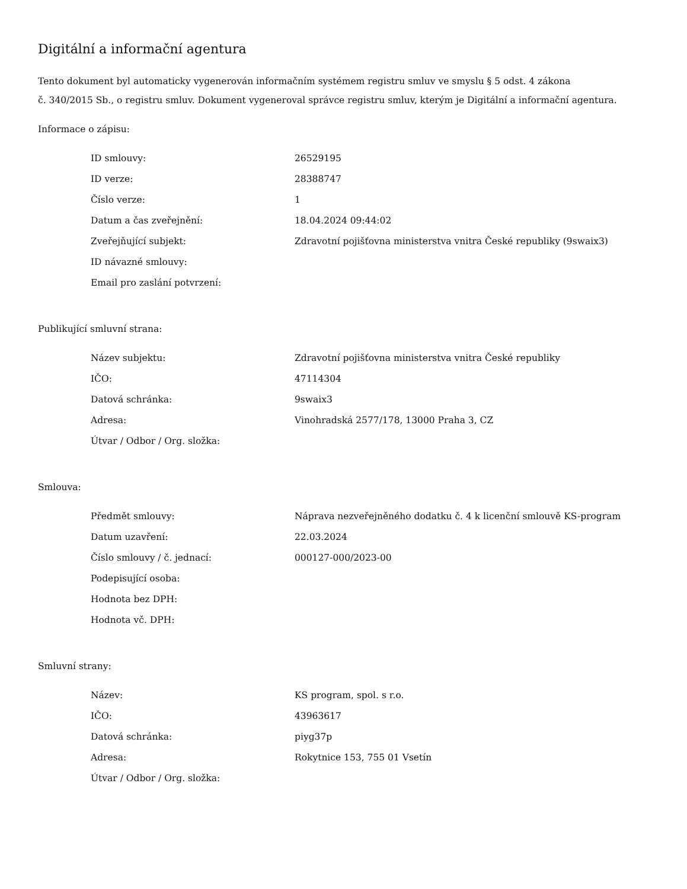Digitální a informační agentura
Tento dokument byl automaticky vygenerován informačním systémem registru smluv ve smyslu § 5 odst. 4 zákona
č. 340/2015 Sb., o registru smluv. Dokument vygeneroval správce registru smluv, kterým je Digitální a informační agentura.
Informace o zápisu:
| ID smlouvy: | 26529195 |
| ID verze: | 28388747 |
| Číslo verze: | 1 |
| Datum a čas zveřejnění: | 18.04.2024 09:44:02 |
| Zveřejňující subjekt: | Zdravotní pojišťovna ministerstva vnitra České republiky (9swaix3) |
| ID návazné smlouvy: | |
| Email pro zaslání potvrzení: | |
Publikující smluvní strana:
| Název subjektu: | Zdravotní pojišťovna ministerstva vnitra České republiky |
| IČO: | 47114304 |
| Datová schránka: | 9swaix3 |
| Adresa: | Vinohradská 2577/178, 13000 Praha 3, CZ |
| Útvar / Odbor / Org. složka: | |
Smlouva:
| Předmět smlouvy: | Náprava nezveřejněného dodatku č. 4 k licenční smlouvě KS-program |
| Datum uzavření: | 22.03.2024 |
| Číslo smlouvy / č. jednací: | 000127-000/2023-00 |
| Podepisující osoba: | |
| Hodnota bez DPH: | |
| Hodnota vč. DPH: | |
Smluvní strany:
| Název: | KS program, spol. s r.o. |
| IČO: | 43963617 |
| Datová schránka: | piyg37p |
| Adresa: | Rokytnice 153, 755 01 Vsetín |
| Útvar / Odbor / Org. složka: | |